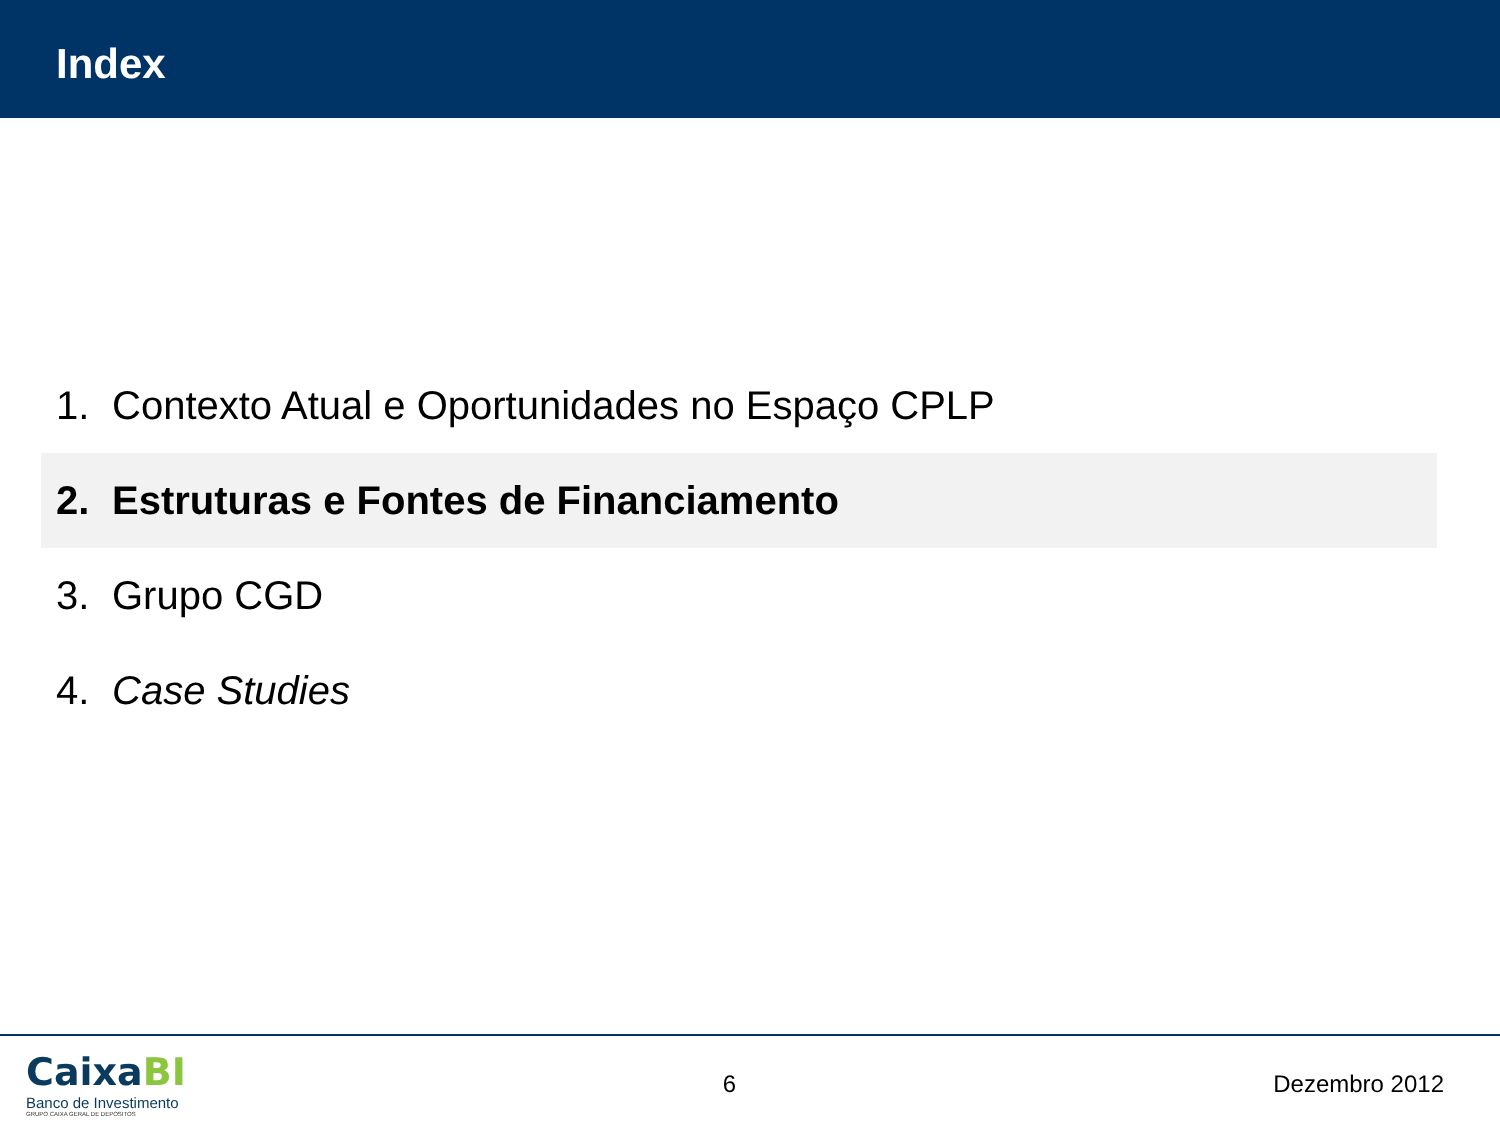Index
1. Contexto Atual e Oportunidades no Espaço CPLP
2. Estruturas e Fontes de Financiamento
3. Grupo CGD
4. Case Studies
CaixaBI
Banco de Investimento
GRUPO CAIXA GERAL DE DEPOSITOS
6 Dezembro 2012